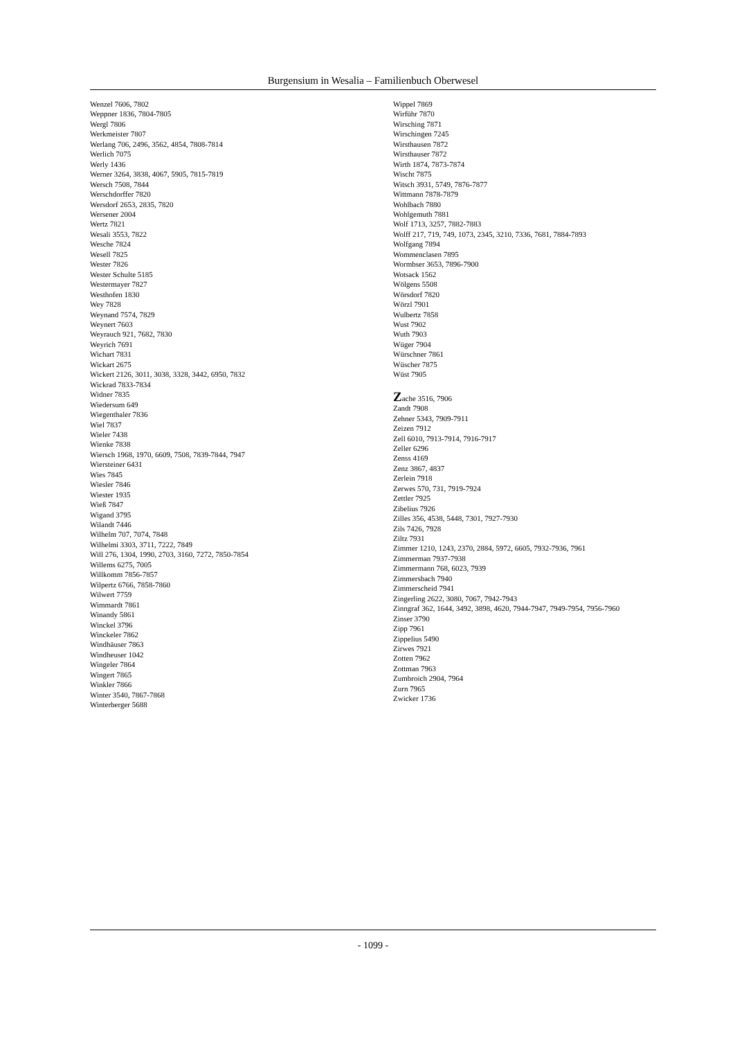Burgensium in Wesalia – Familienbuch Oberwesel
Wenzel 7606, 7802
Weppner 1836, 7804-7805
Wergl 7806
Werkmeister 7807
Werlang 706, 2496, 3562, 4854, 7808-7814
Werlich 7075
Werly 1436
Werner 3264, 3838, 4067, 5905, 7815-7819
Wersch 7508, 7844
Werschdorffer 7820
Wersdorf 2653, 2835, 7820
Wersener 2004
Wertz 7821
Wesali 3553, 7822
Wesche 7824
Wesell 7825
Wester 7826
Wester Schulte 5185
Westermayer 7827
Westhofen 1830
Wey 7828
Weynand 7574, 7829
Weynert 7603
Weyrauch 921, 7682, 7830
Weyrich 7691
Wichart 7831
Wickart 2675
Wickert 2126, 3011, 3038, 3328, 3442, 6950, 7832
Wickrad 7833-7834
Widner 7835
Wiedersum 649
Wiegenthaler 7836
Wiel 7837
Wieler 7438
Wienke 7838
Wiersch 1968, 1970, 6609, 7508, 7839-7844, 7947
Wiersteiner 6431
Wies 7845
Wiesler 7846
Wiester 1935
Wieß 7847
Wigand 3795
Wilandt 7446
Wilhelm 707, 7074, 7848
Wilhelmi 3303, 3711, 7222, 7849
Will 276, 1304, 1990, 2703, 3160, 7272, 7850-7854
Willems 6275, 7005
Willkomm 7856-7857
Wilpertz 6766, 7858-7860
Wilwert 7759
Wimmardt 7861
Winandy 5861
Winckel 3796
Winckeler 7862
Windhäuser 7863
Windheuser 1042
Wingeler 7864
Wingert 7865
Winkler 7866
Winter 3540, 7867-7868
Winterberger 5688
Wippel 7869
Wirführ 7870
Wirsching 7871
Wirschingen 7245
Wirsthausen 7872
Wirsthauser 7872
Wirth 1874, 7873-7874
Wischt 7875
Witsch 3931, 5749, 7876-7877
Wittmann 7878-7879
Wohlbach 7880
Wohlgemuth 7881
Wolf 1713, 3257, 7882-7883
Wolff 217, 719, 749, 1073, 2345, 3210, 7336, 7681, 7884-7893
Wolfgang 7894
Wommenclasen 7895
Wormbser 3653, 7896-7900
Wotsack 1562
Wölgens 5508
Wörsdorf 7820
Wörzl 7901
Wulbertz 7858
Wust 7902
Wuth 7903
Wüger 7904
Würschner 7861
Wüscher 7875
Wüst 7905
Zache 3516, 7906
Zandt 7908
Zehner 5343, 7909-7911
Zeizen 7912
Zell 6010, 7913-7914, 7916-7917
Zeller 6296
Zenss 4169
Zenz 3867, 4837
Zerlein 7918
Zerwes 570, 731, 7919-7924
Zettler 7925
Zibelius 7926
Zilles 356, 4538, 5448, 7301, 7927-7930
Zils 7426, 7928
Ziltz 7931
Zimmer 1210, 1243, 2370, 2884, 5972, 6605, 7932-7936, 7961
Zimmerman 7937-7938
Zimmermann 768, 6023, 7939
Zimmersbach 7940
Zimmerscheid 7941
Zingerling 2622, 3080, 7067, 7942-7943
Zinngraf 362, 1644, 3492, 3898, 4620, 7944-7947, 7949-7954, 7956-7960
Zinser 3790
Zipp 7961
Zippelius 5490
Zirwes 7921
Zotten 7962
Zottman 7963
Zumbroich 2904, 7964
Zurn 7965
Zwicker 1736
- 1099 -